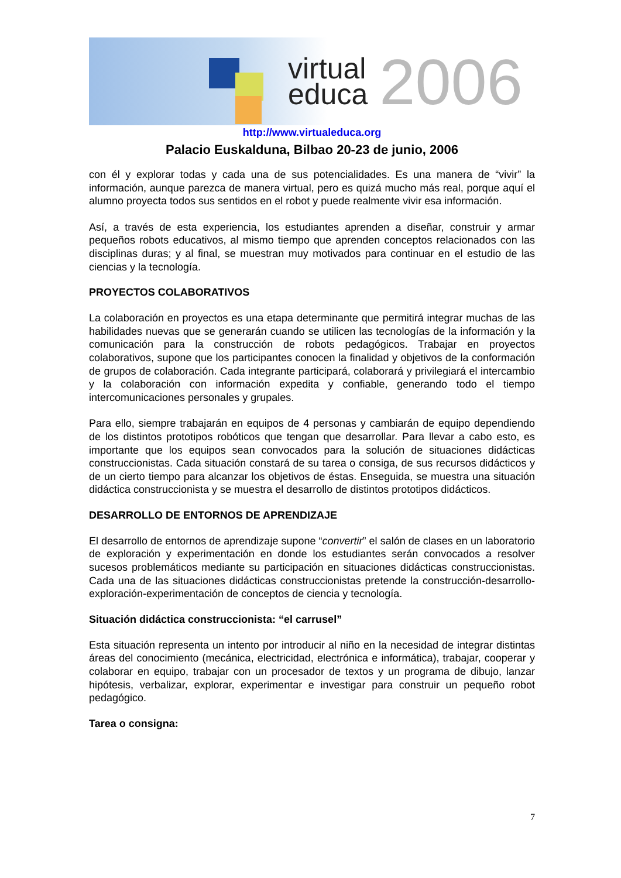virtual
educa
2006
http://www.virtualeduca.org
Palacio Euskalduna, Bilbao 20-23 de junio, 2006
con él y explorar todas y cada una de sus potencialidades. Es una manera de “vivir” la información, aunque parezca de manera virtual, pero es quizá mucho más real, porque aquí el alumno proyecta todos sus sentidos en el robot y puede realmente vivir esa información.
Así, a través de esta experiencia, los estudiantes aprenden a diseñar, construir y armar pequeños robots educativos, al mismo tiempo que aprenden conceptos relacionados con las disciplinas duras; y al final, se muestran muy motivados para continuar en el estudio de las ciencias y la tecnología.
PROYECTOS COLABORATIVOS
La colaboración en proyectos es una etapa determinante que permitirá integrar muchas de las habilidades nuevas que se generarán cuando se utilicen las tecnologías de la información y la comunicación para la construcción de robots pedagógicos. Trabajar en proyectos colaborativos, supone que los participantes conocen la finalidad y objetivos de la conformación de grupos de colaboración. Cada integrante participará, colaborará y privilegiará el intercambio y la colaboración con información expedita y confiable, generando todo el tiempo intercomunicaciones personales y grupales.
Para ello, siempre trabajarán en equipos de 4 personas y cambiarán de equipo dependiendo de los distintos prototipos robóticos que tengan que desarrollar. Para llevar a cabo esto, es importante que los equipos sean convocados para la solución de situaciones didácticas construccionistas. Cada situación constará de su tarea o consiga, de sus recursos didácticos y de un cierto tiempo para alcanzar los objetivos de éstas. Enseguida, se muestra una situación didáctica construccionista y se muestra el desarrollo de distintos prototipos didácticos.
DESARROLLO DE ENTORNOS DE APRENDIZAJE
El desarrollo de entornos de aprendizaje supone “convertir” el salón de clases en un laboratorio de exploración y experimentación en donde los estudiantes serán convocados a resolver sucesos problemáticos mediante su participación en situaciones didácticas construccionistas. Cada una de las situaciones didácticas construccionistas pretende la construcción-desarrollo-exploración-experimentación de conceptos de ciencia y tecnología.
Situación didáctica construccionista: “el carrusel”
Esta situación representa un intento por introducir al niño en la necesidad de integrar distintas áreas del conocimiento (mecánica, electricidad, electrónica e informática), trabajar, cooperar y colaborar en equipo, trabajar con un procesador de textos y un programa de dibujo, lanzar hipótesis, verbalizar, explorar, experimentar e investigar para construir un pequeño robot pedagógico.
Tarea o consigna:
7